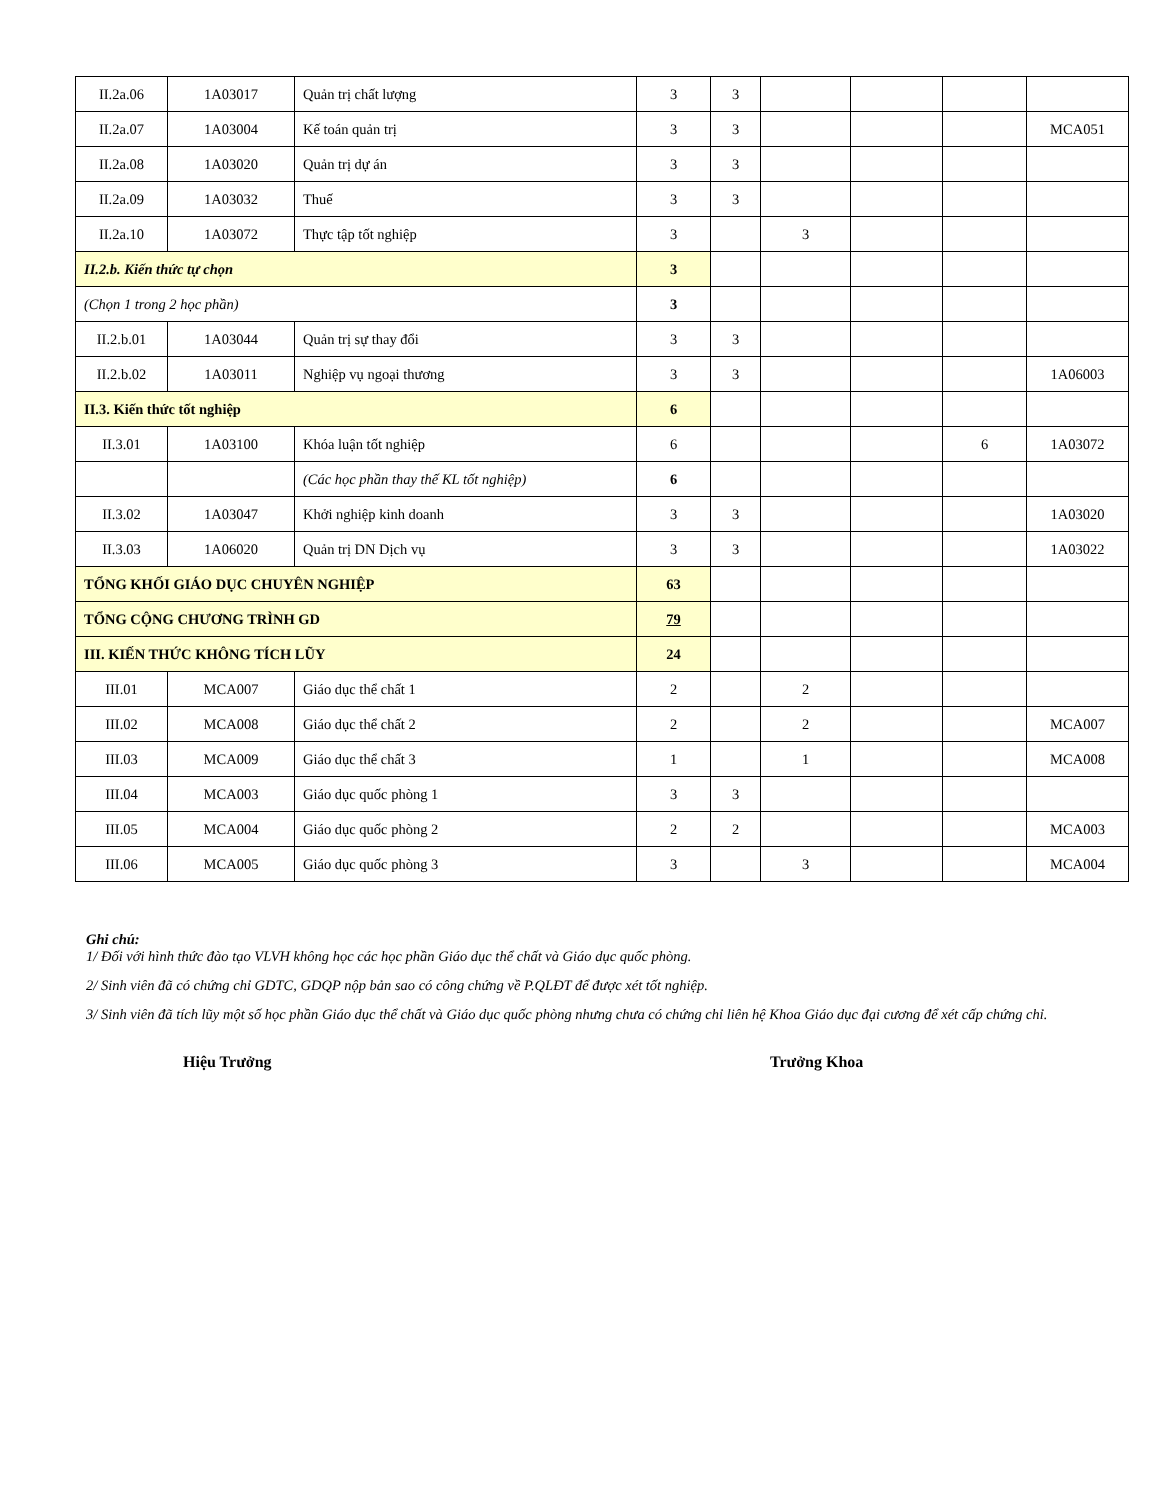| II.2a.06 | 1A03017 | Quản trị chất lượng | 3 | 3 | | | | |
| II.2a.07 | 1A03004 | Kế toán quản trị | 3 | 3 | | | | MCA051 |
| II.2a.08 | 1A03020 | Quản trị dự án | 3 | 3 | | | | |
| II.2a.09 | 1A03032 | Thuế | 3 | 3 | | | | |
| II.2a.10 | 1A03072 | Thực tập tốt nghiệp | 3 | | 3 | | | |
| II.2.b. Kiến thức tự chọn | | | 3 | | | | | |
| (Chọn 1 trong 2 học phần) | | | 3 | | | | | |
| II.2.b.01 | 1A03044 | Quản trị sự thay đổi | 3 | 3 | | | | |
| II.2.b.02 | 1A03011 | Nghiệp vụ ngoại thương | 3 | 3 | | | | 1A06003 |
| II.3. Kiến thức tốt nghiệp | | | 6 | | | | | |
| II.3.01 | 1A03100 | Khóa luận tốt nghiệp | 6 | | | | 6 | 1A03072 |
| | | (Các học phần thay thế KL tốt nghiệp) | 6 | | | | | |
| II.3.02 | 1A03047 | Khởi nghiệp kinh doanh | 3 | 3 | | | | 1A03020 |
| II.3.03 | 1A06020 | Quản trị DN Dịch vụ | 3 | 3 | | | | 1A03022 |
| TỔNG KHỐI GIÁO DỤC CHUYÊN NGHIỆP | | | 63 | | | | | |
| TỔNG CỘNG CHƯƠNG TRÌNH GD | | | 79 | | | | | |
| III. KIẾN THỨC KHÔNG TÍCH LŨY | | | 24 | | | | | |
| III.01 | MCA007 | Giáo dục thể chất 1 | 2 | | 2 | | | |
| III.02 | MCA008 | Giáo dục thể chất 2 | 2 | | 2 | | | MCA007 |
| III.03 | MCA009 | Giáo dục thể chất 3 | 1 | | 1 | | | MCA008 |
| III.04 | MCA003 | Giáo dục quốc phòng 1 | 3 | 3 | | | | |
| III.05 | MCA004 | Giáo dục quốc phòng 2 | 2 | 2 | | | | MCA003 |
| III.06 | MCA005 | Giáo dục quốc phòng 3 | 3 | | 3 | | | MCA004 |
Ghi chú:
1/ Đối với hình thức đào tạo VLVH không học các học phần Giáo dục thể chất và Giáo dục quốc phòng.
2/ Sinh viên đã có chứng chỉ GDTC, GDQP nộp bản sao có công chứng về P.QLĐT để được xét tốt nghiệp.
3/ Sinh viên đã tích lũy một số học phần Giáo dục thể chất và Giáo dục quốc phòng nhưng chưa có chứng chỉ liên hệ Khoa Giáo dục đại cương để xét cấp chứng chỉ.
Hiệu Trưởng Trưởng Khoa